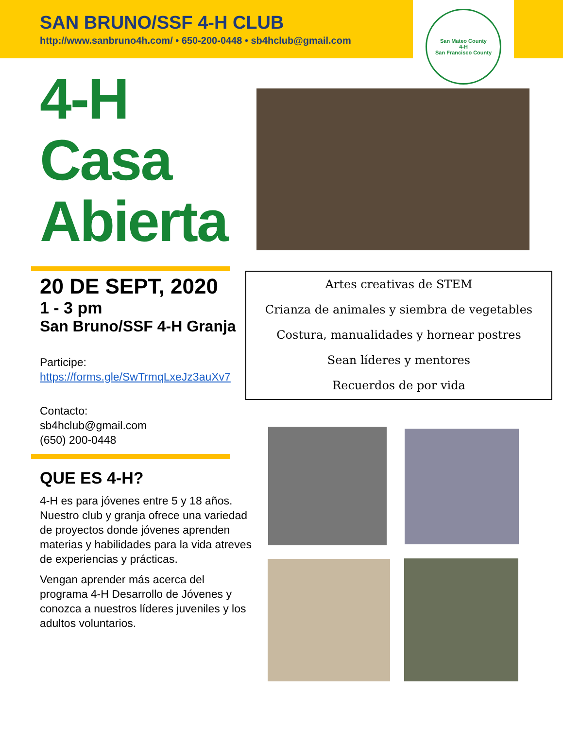SAN BRUNO/SSF 4-H CLUB
http://www.sanbruno4h.com/ • 650-200-0448 • sb4hclub@gmail.com
San Mateo County
4-H
San Francisco County
4-H
Casa
Abierta
20 DE SEPT, 2020
1 - 3 pm
San Bruno/SSF 4-H Granja
Participe:
https://forms.gle/SwTrmqLxeJz3auXv7
Contacto:
sb4hclub@gmail.com
(650) 200-0448
QUE ES 4-H?
4-H es para jóvenes entre 5 y 18 años. Nuestro club y granja ofrece una variedad de proyectos donde jóvenes aprenden materias y habilidades para la vida atreves de experiencias y prácticas.
Vengan aprender más acerca del programa 4-H Desarrollo de Jóvenes y conozca a nuestros líderes juveniles y los adultos voluntarios.
Artes creativas de STEM
Crianza de animales y siembra de vegetables
Costura, manualidades y hornear postres
Sean líderes y mentores
Recuerdos de por vida